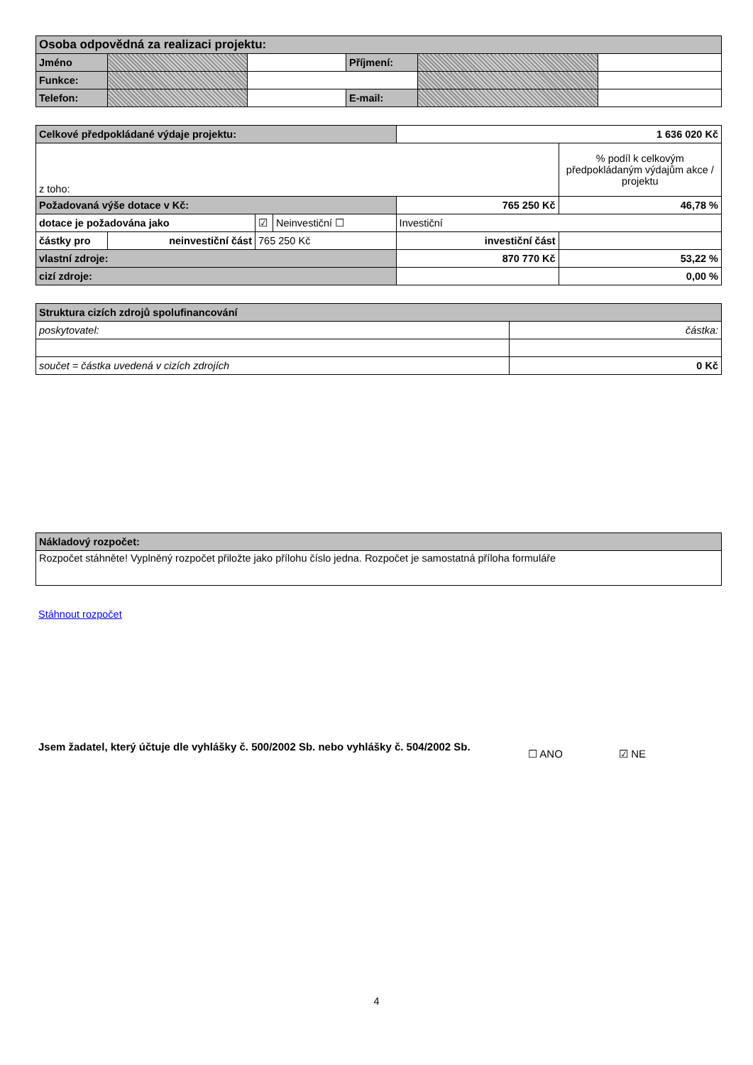| Osoba odpovědná za realizaci projektu: | | | | | |
| Jméno | | | Příjmení: | | |
| Funkce: | | | | | |
| Telefon: | | | E-mail: | | |
| Celkové předpokládané výdaje projektu: | | | | 1 636 020 Kč | |
| z toho: | | | | | % podíl k celkovým předpokládaným výdajům akce / projektu |
| Požadovaná výše dotace v Kč: | | | | 765 250 Kč | 46,78 % |
| dotace je požadována jako | | ☑ | Neinvestiční ☐ | Investiční | |
| částky pro | neinvestiční část | 765 250 Kč | | investiční část | |
| vlastní zdroje: | | | | 870 770 Kč | 53,22 % |
| cizí zdroje: | | | | | 0,00 % |
| Struktura cizích zdrojů spolufinancování | |
| poskytovatel: | částka: |
| součet = částka uvedená v cizích zdrojích | 0 Kč |
| Nákladový rozpočet: |
| Rozpočet stáhněte! Vyplněný rozpočet přiložte jako přílohu číslo jedna. Rozpočet je samostatná příloha formuláře |
Stáhnout rozpočet
Jsem žadatel, který účtuje dle vyhlášky č. 500/2002 Sb. nebo vyhlášky č. 504/2002 Sb.
☐ ANO ☑ NE
4